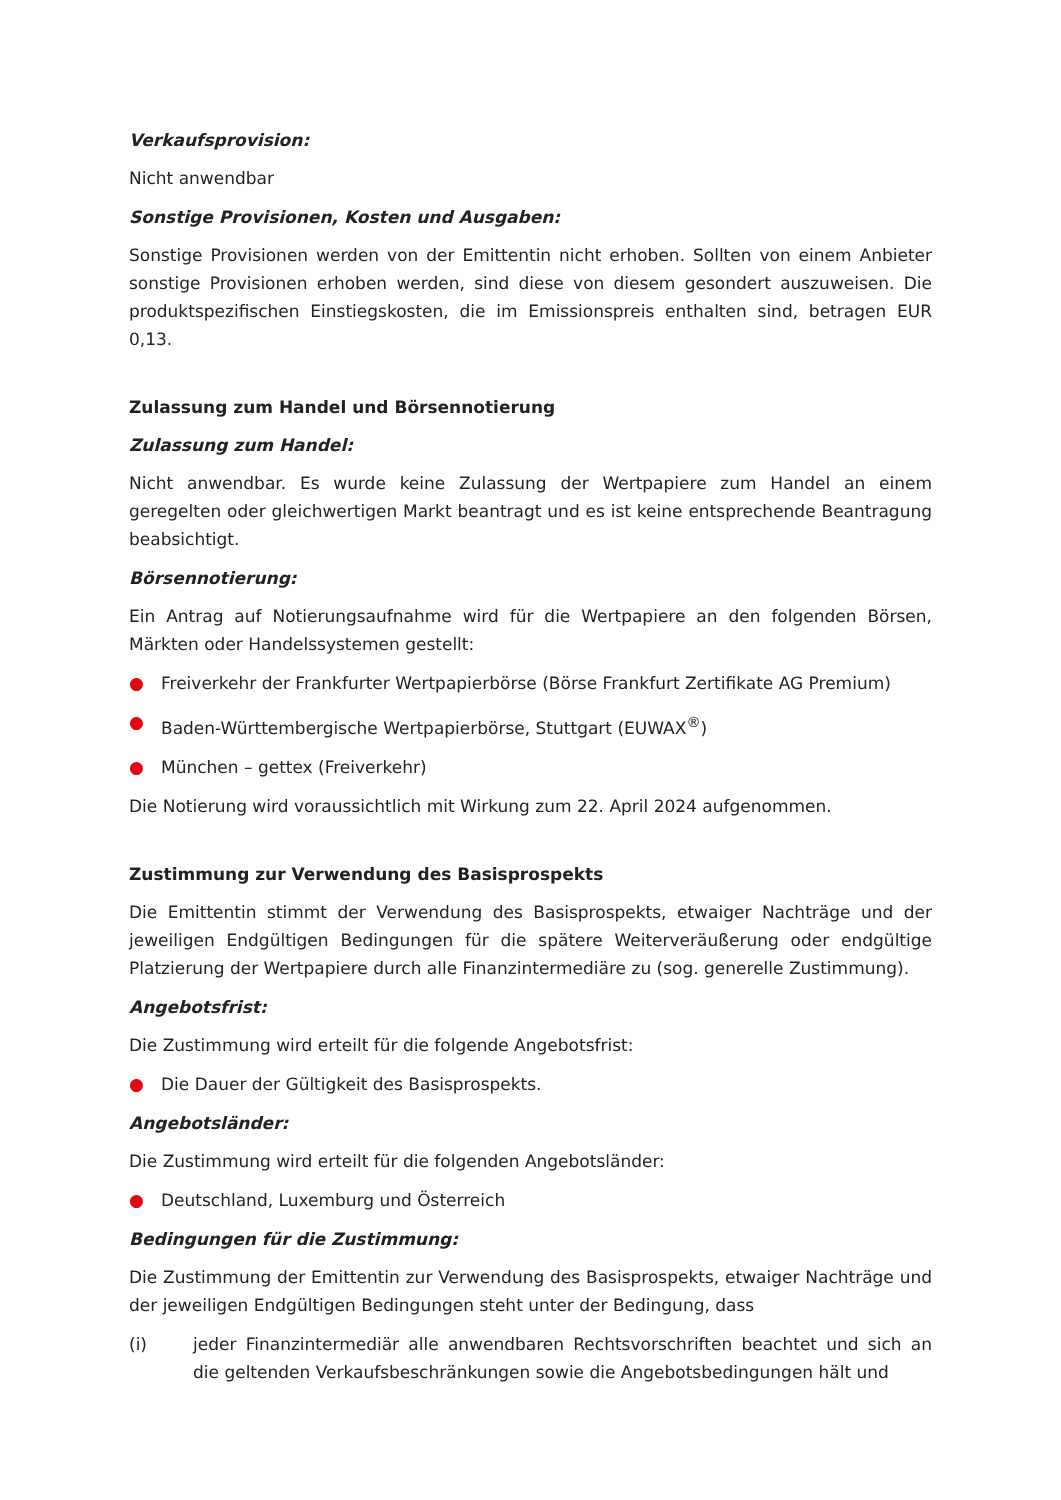Verkaufsprovision:
Nicht anwendbar
Sonstige Provisionen, Kosten und Ausgaben:
Sonstige Provisionen werden von der Emittentin nicht erhoben. Sollten von einem Anbieter sonstige Provisionen erhoben werden, sind diese von diesem gesondert auszuweisen. Die produktspezifischen Einstiegskosten, die im Emissionspreis enthalten sind, betragen EUR 0,13.
Zulassung zum Handel und Börsennotierung
Zulassung zum Handel:
Nicht anwendbar. Es wurde keine Zulassung der Wertpapiere zum Handel an einem geregelten oder gleichwertigen Markt beantragt und es ist keine entsprechende Beantragung beabsichtigt.
Börsennotierung:
Ein Antrag auf Notierungsaufnahme wird für die Wertpapiere an den folgenden Börsen, Märkten oder Handelssystemen gestellt:
● Freiverkehr der Frankfurter Wertpapierbörse (Börse Frankfurt Zertifikate AG Premium)
● Baden-Württembergische Wertpapierbörse, Stuttgart (EUWAX<sup>®</sup>)
● München – gettex (Freiverkehr)
Die Notierung wird voraussichtlich mit Wirkung zum 22. April 2024 aufgenommen.
Zustimmung zur Verwendung des Basisprospekts
Die Emittentin stimmt der Verwendung des Basisprospekts, etwaiger Nachträge und der jeweiligen Endgültigen Bedingungen für die spätere Weiterveräußerung oder endgültige Platzierung der Wertpapiere durch alle Finanzintermediäre zu (sog. generelle Zustimmung).
Angebotsfrist:
Die Zustimmung wird erteilt für die folgende Angebotsfrist:
● Die Dauer der Gültigkeit des Basisprospekts.
Angebotsländer:
Die Zustimmung wird erteilt für die folgenden Angebotsländer:
● Deutschland, Luxemburg und Österreich
Bedingungen für die Zustimmung:
Die Zustimmung der Emittentin zur Verwendung des Basisprospekts, etwaiger Nachträge und der jeweiligen Endgültigen Bedingungen steht unter der Bedingung, dass
(i) jeder Finanzintermediär alle anwendbaren Rechtsvorschriften beachtet und sich an die geltenden Verkaufsbeschränkungen sowie die Angebotsbedingungen hält und